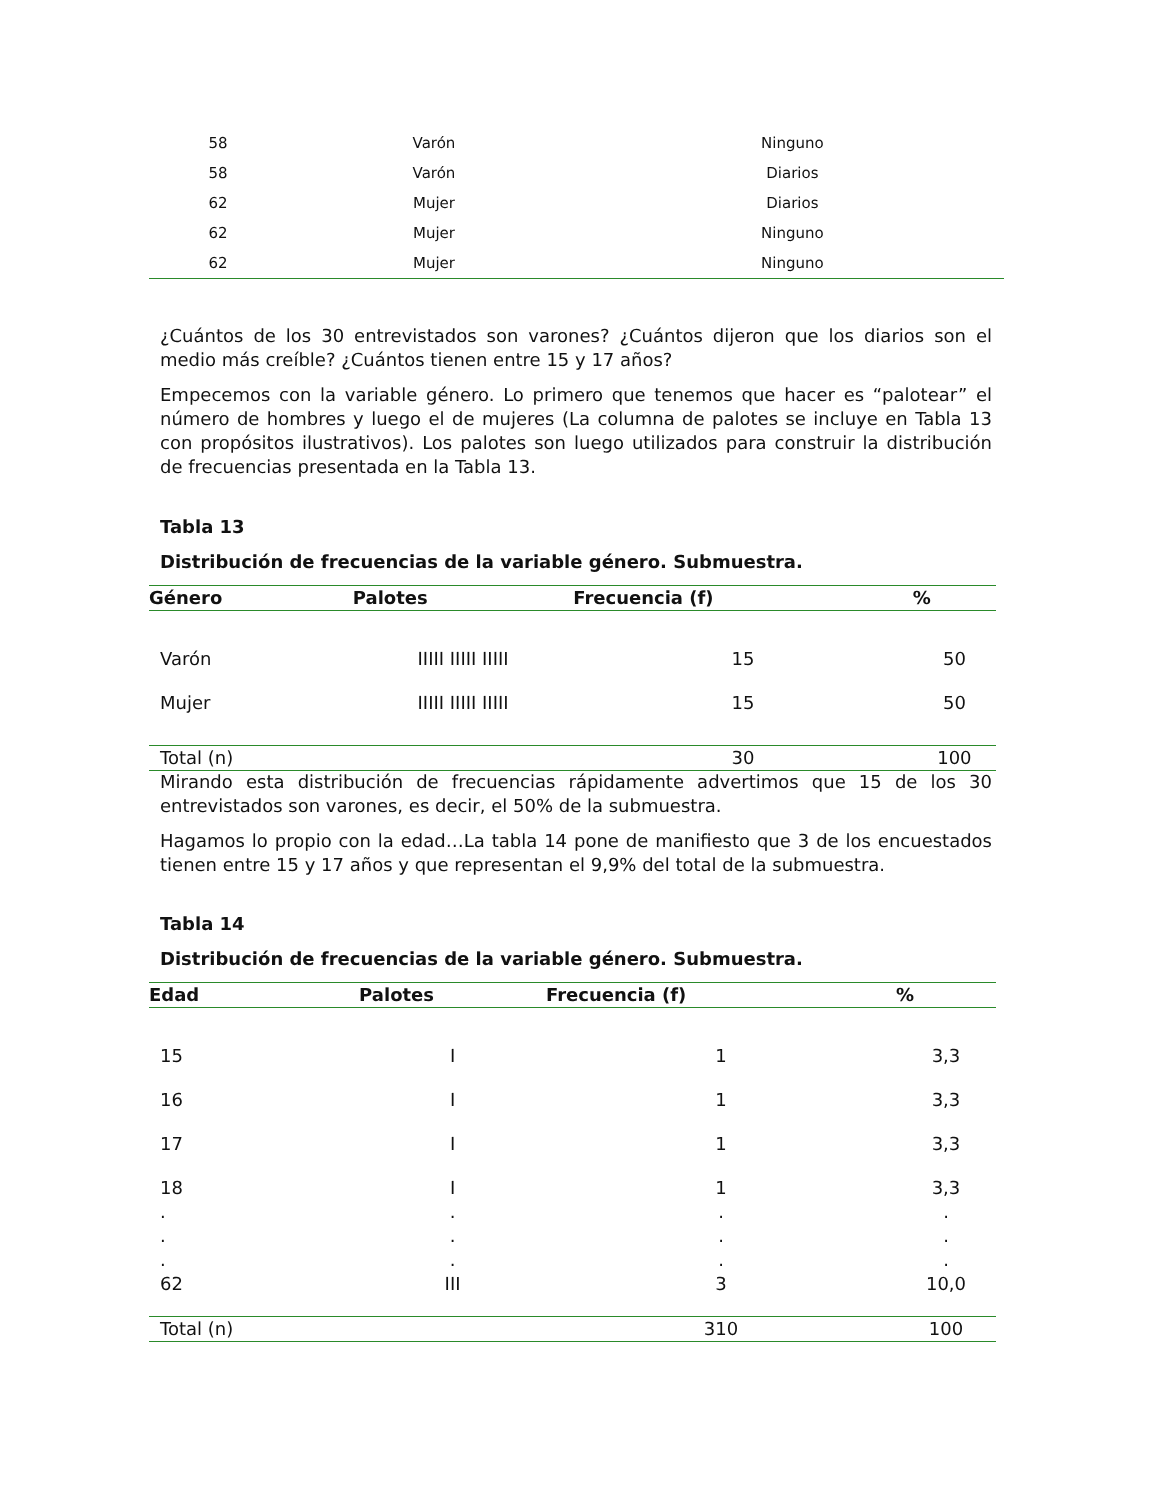| 58 | Varón | Ninguno |
| 58 | Varón | Diarios |
| 62 | Mujer | Diarios |
| 62 | Mujer | Ninguno |
| 62 | Mujer | Ninguno |
¿Cuántos de los 30 entrevistados son varones? ¿Cuántos dijeron que los diarios son el medio más creíble? ¿Cuántos tienen entre 15 y 17 años?
Empecemos con la variable género. Lo primero que tenemos que hacer es “palotear” el número de hombres y luego el de mujeres (La columna de palotes se incluye en Tabla 13 con propósitos ilustrativos). Los palotes son luego utilizados para construir la distribución de frecuencias presentada en la Tabla 13.
Tabla 13
Distribución de frecuencias de la variable género. Submuestra.
| Género | Palotes | Frecuencia (f) | % |
| --- | --- | --- | --- |
| Varón | IIIII IIIII IIIII | 15 | 50 |
| Mujer | IIIII IIIII IIIII | 15 | 50 |
| Total (n) | | 30 | 100 |
Mirando esta distribución de frecuencias rápidamente advertimos que 15 de los 30 entrevistados son varones, es decir, el 50% de la submuestra.
Hagamos lo propio con la edad…La tabla 14 pone de manifiesto que 3 de los encuestados tienen entre 15 y 17 años y que representan el 9,9% del total de la submuestra.
Tabla 14
Distribución de frecuencias de la variable género. Submuestra.
| Edad | Palotes | Frecuencia (f) | % |
| --- | --- | --- | --- |
| 15 | I | 1 | 3,3 |
| 16 | I | 1 | 3,3 |
| 17 | I | 1 | 3,3 |
| 18 | I | 1 | 3,3 |
| . | . | . | . |
| . | . | . | . |
| . | . | . | . |
| 62 | III | 3 | 10,0 |
| Total (n) | | 310 | 100 |